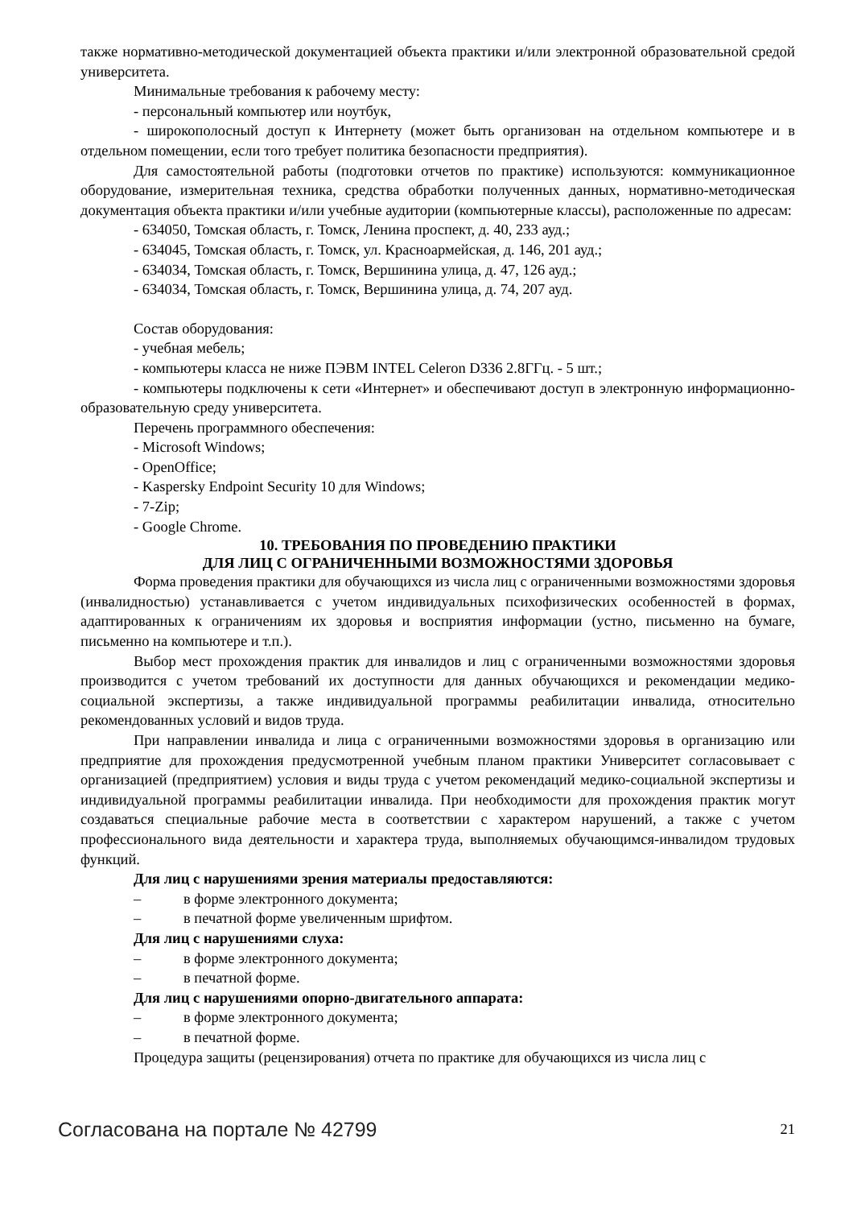также нормативно-методической документацией объекта практики и/или электронной образовательной средой университета.
Минимальные требования к рабочему месту:
- персональный компьютер или ноутбук,
- широкополосный доступ к Интернету (может быть организован на отдельном компьютере и в отдельном помещении, если того требует политика безопасности предприятия).
Для самостоятельной работы (подготовки отчетов по практике) используются: коммуникационное оборудование, измерительная техника, средства обработки полученных данных, нормативно-методическая документация объекта практики и/или учебные аудитории (компьютерные классы), расположенные по адресам:
- 634050, Томская область, г. Томск, Ленина проспект, д. 40, 233 ауд.;
- 634045, Томская область, г. Томск, ул. Красноармейская, д. 146, 201 ауд.;
- 634034, Томская область, г. Томск, Вершинина улица, д. 47, 126 ауд.;
- 634034, Томская область, г. Томск, Вершинина улица, д. 74, 207 ауд.
Состав оборудования:
- учебная мебель;
- компьютеры класса не ниже ПЭВМ INTEL Celeron D336 2.8ГГц. - 5 шт.;
- компьютеры подключены к сети «Интернет» и обеспечивают доступ в электронную информационно-образовательную среду университета.
Перечень программного обеспечения:
- Microsoft Windows;
- OpenOffice;
- Kaspersky Endpoint Security 10 для Windows;
- 7-Zip;
- Google Chrome.
10. ТРЕБОВАНИЯ ПО ПРОВЕДЕНИЮ ПРАКТИКИ
ДЛЯ ЛИЦ С ОГРАНИЧЕННЫМИ ВОЗМОЖНОСТЯМИ ЗДОРОВЬЯ
Форма проведения практики для обучающихся из числа лиц с ограниченными возможностями здоровья (инвалидностью) устанавливается с учетом индивидуальных психофизических особенностей в формах, адаптированных к ограничениям их здоровья и восприятия информации (устно, письменно на бумаге, письменно на компьютере и т.п.).
Выбор мест прохождения практик для инвалидов и лиц с ограниченными возможностями здоровья производится с учетом требований их доступности для данных обучающихся и рекомендации медико-социальной экспертизы, а также индивидуальной программы реабилитации инвалида, относительно рекомендованных условий и видов труда.
При направлении инвалида и лица с ограниченными возможностями здоровья в организацию или предприятие для прохождения предусмотренной учебным планом практики Университет согласовывает с организацией (предприятием) условия и виды труда с учетом рекомендаций медико-социальной экспертизы и индивидуальной программы реабилитации инвалида. При необходимости для прохождения практик могут создаваться специальные рабочие места в соответствии с характером нарушений, а также с учетом профессионального вида деятельности и характера труда, выполняемых обучающимся-инвалидом трудовых функций.
Для лиц с нарушениями зрения материалы предоставляются:
– в форме электронного документа;
– в печатной форме увеличенным шрифтом.
Для лиц с нарушениями слуха:
– в форме электронного документа;
– в печатной форме.
Для лиц с нарушениями опорно-двигательного аппарата:
– в форме электронного документа;
– в печатной форме.
Процедура защиты (рецензирования) отчета по практике для обучающихся из числа лиц с
Согласована на портале № 42799 21